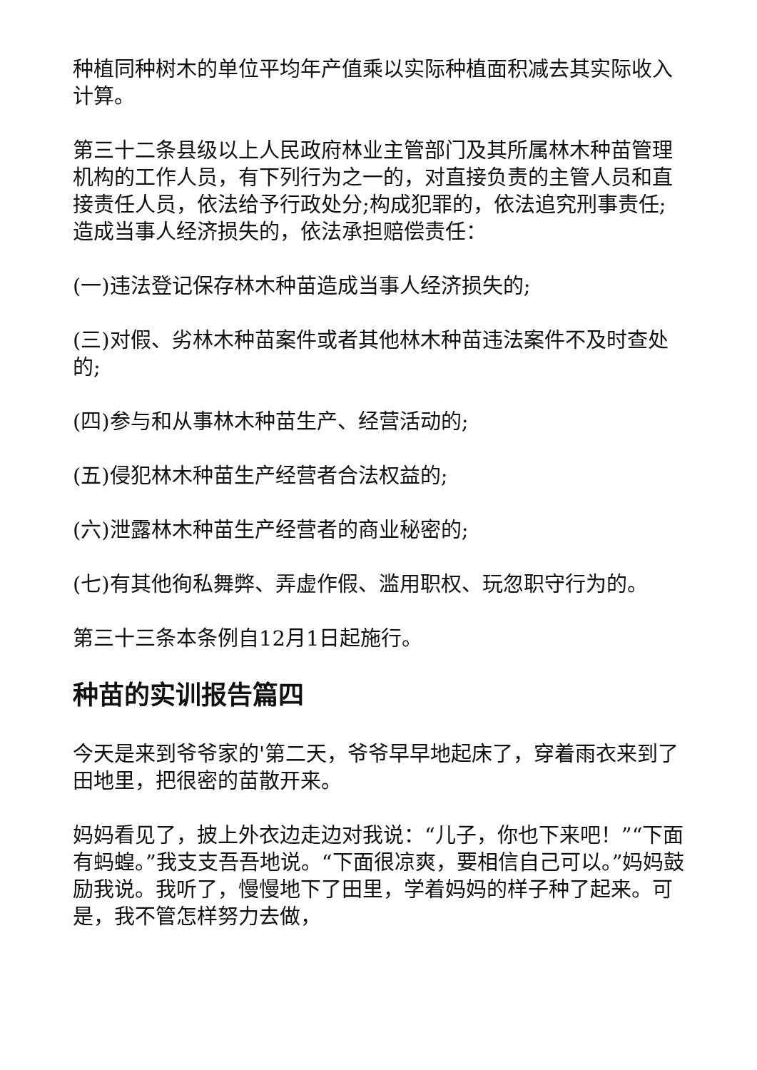种植同种树木的单位平均年产值乘以实际种植面积减去其实际收入计算。
第三十二条县级以上人民政府林业主管部门及其所属林木种苗管理机构的工作人员，有下列行为之一的，对直接负责的主管人员和直接责任人员，依法给予行政处分;构成犯罪的，依法追究刑事责任;造成当事人经济损失的，依法承担赔偿责任：
(一)违法登记保存林木种苗造成当事人经济损失的;
(三)对假、劣林木种苗案件或者其他林木种苗违法案件不及时查处的;
(四)参与和从事林木种苗生产、经营活动的;
(五)侵犯林木种苗生产经营者合法权益的;
(六)泄露林木种苗生产经营者的商业秘密的;
(七)有其他徇私舞弊、弄虚作假、滥用职权、玩忽职守行为的。
第三十三条本条例自12月1日起施行。
种苗的实训报告篇四
今天是来到爷爷家的'第二天，爷爷早早地起床了，穿着雨衣来到了田地里，把很密的苗散开来。
妈妈看见了，披上外衣边走边对我说：“儿子，你也下来吧！”“下面有蚂蝗。”我支支吾吾地说。“下面很凉爽，要相信自己可以。”妈妈鼓励我说。我听了，慢慢地下了田里，学着妈妈的样子种了起来。可是，我不管怎样努力去做，